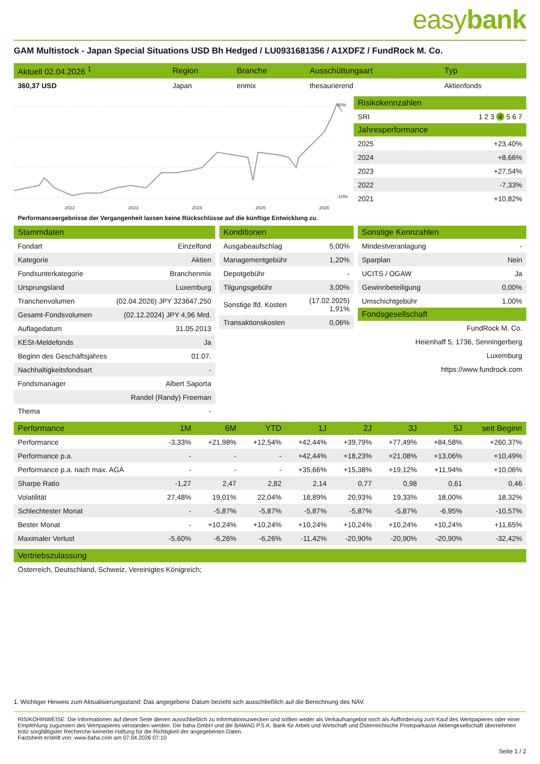easybank
GAM Multistock - Japan Special Situations USD Bh Hedged / LU0931681356 / A1XDFZ / FundRock M. Co.
| Aktuell 02.04.2026 <sup>1</sup> | Region | Branche | Ausschüttungsart | Typ |
| --- | --- | --- | --- | --- |
| 360,37 USD | Japan | enmix | thesaurierend | Aktienfonds |
90%
-10%
2022
2023
2024
2025
2026
| Risikokennzahlen | |
| --- | --- |
| SRI | 1 2 3 4 5 6 7 |
| Jahresperformance | |
| 2025 | +23,40% |
| 2024 | +8,66% |
| 2023 | +27,54% |
| 2022 | -7,33% |
| 2021 | +10,82% |
Performanceergebnisse der Vergangenheit lassen keine Rückschlüsse auf die künftige Entwicklung zu.
| Stammdaten | |
| --- | --- |
| Fondart | Einzelfond |
| Kategorie | Aktien |
| Fondsunterkategorie | Branchenmix |
| Ursprungsland | Luxemburg |
| Tranchenvolumen | (02.04.2026) JPY 323647,250 |
| Gesamt-Fondsvolumen | (02.12.2024) JPY 4,96 Mrd. |
| Auflagedatum | 31.05.2013 |
| KESt-Meldefonds | Ja |
| Beginn des Geschäftsjahres | 01.07. |
| Nachhaltigkeitsfondsart | - |
| Fondsmanager | Albert Saporta |
| | Randel (Randy) Freeman |
| Thema | - |
| Konditionen | |
| --- | --- |
| Ausgabeaufschlag | 5,00% |
| Managementgebühr | 1,20% |
| Depotgebühr | - |
| Tilgungsgebühr | 3,00% |
| Sonstige lfd. Kosten | (17.02.2025) 1,91% |
| Transaktionskosten | 0,06% |
| Sonstige Kennzahlen | |
| --- | --- |
| Mindestveranlagung | - |
| Sparplan | Nein |
| UCITS / OGAW | Ja |
| Gewinnbeteiligung | 0,00% |
| Umschichtgebühr | 1,00% |
| Fondsgesellschaft | |
| FundRock M. Co. | |
| Heienhaff 5, 1736, Senningerberg | |
| Luxemburg | |
| https://www.fundrock.com | |
| Performance | 1M | 6M | YTD | 1J | 2J | 3J | 5J | seit Beginn |
| --- | --- | --- | --- | --- | --- | --- | --- | --- |
| Performance | -3,33% | +21,98% | +12,54% | +42,44% | +39,79% | +77,49% | +84,58% | +260,37% |
| Performance p.a. | - | - | - | +42,44% | +18,23% | +21,08% | +13,06% | +10,49% |
| Performance p.a. nach max. AGA | - | - | - | +35,66% | +15,38% | +19,12% | +11,94% | +10,06% |
| Sharpe Ratio | -1,27 | 2,47 | 2,82 | 2,14 | 0,77 | 0,98 | 0,61 | 0,46 |
| Volatilität | 27,48% | 19,01% | 22,04% | 18,89% | 20,93% | 19,33% | 18,00% | 18,32% |
| Schlechtester Monat | - | -5,87% | -5,87% | -5,87% | -5,87% | -5,87% | -6,95% | -10,57% |
| Bester Monat | - | +10,24% | +10,24% | +10,24% | +10,24% | +10,24% | +10,24% | +11,65% |
| Maximaler Verlust | -5,60% | -6,26% | -6,26% | -11,42% | -20,90% | -20,90% | -20,90% | -32,42% |
| Vertriebszulassung |
| --- |
| Österreich, Deutschland, Schweiz, Vereinigtes Königreich; |
1. Wichtiger Hinweis zum Aktualisierungsstand: Das angegebene Datum bezieht sich ausschließlich auf die Berechnung des NAV.
RISIKOHINWEISE: Die Informationen auf dieser Seite dienen ausschließlich zu Informationszwecken und sollten weder als Verkaufsangebot noch als Aufforderung zum Kauf des Wertpapieres oder einer Empfehlung zugunsten des Wertpapieres verstanden werden. Die baha GmbH und die BAWAG P.S.K. Bank für Arbeit und Wirtschaft und Österreichische Postsparkasse Aktiengesellschaft übernehmen trotz sorgfältigster Recherche keinerlei Haftung für die Richtigkeit der angegebenen Daten.
Factsheet erstellt von: www.baha.com am 07.04.2026 07:10
Seite 1 / 2